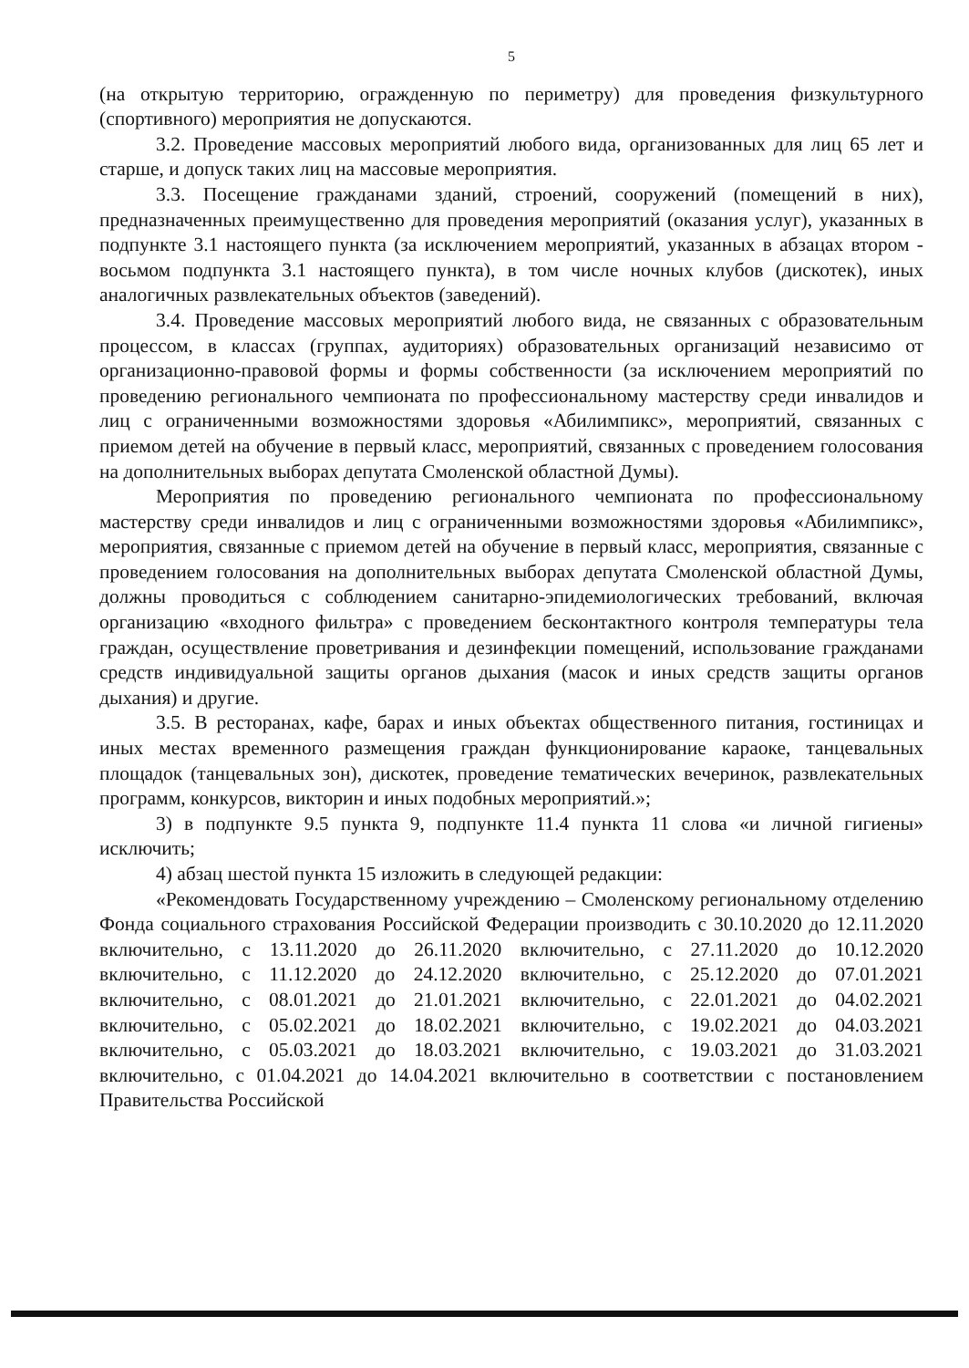5
(на открытую территорию, огражденную по периметру) для проведения физкультурного (спортивного) мероприятия не допускаются.
3.2. Проведение массовых мероприятий любого вида, организованных для лиц 65 лет и старше, и допуск таких лиц на массовые мероприятия.
3.3. Посещение гражданами зданий, строений, сооружений (помещений в них), предназначенных преимущественно для проведения мероприятий (оказания услуг), указанных в подпункте 3.1 настоящего пункта (за исключением мероприятий, указанных в абзацах втором - восьмом подпункта 3.1 настоящего пункта), в том числе ночных клубов (дискотек), иных аналогичных развлекательных объектов (заведений).
3.4. Проведение массовых мероприятий любого вида, не связанных с образовательным процессом, в классах (группах, аудиториях) образовательных организаций независимо от организационно-правовой формы и формы собственности (за исключением мероприятий по проведению регионального чемпионата по профессиональному мастерству среди инвалидов и лиц с ограниченными возможностями здоровья «Абилимпикс», мероприятий, связанных с приемом детей на обучение в первый класс, мероприятий, связанных с проведением голосования на дополнительных выборах депутата Смоленской областной Думы).
Мероприятия по проведению регионального чемпионата по профессиональному мастерству среди инвалидов и лиц с ограниченными возможностями здоровья «Абилимпикс», мероприятия, связанные с приемом детей на обучение в первый класс, мероприятия, связанные с проведением голосования на дополнительных выборах депутата Смоленской областной Думы, должны проводиться с соблюдением санитарно-эпидемиологических требований, включая организацию «входного фильтра» с проведением бесконтактного контроля температуры тела граждан, осуществление проветривания и дезинфекции помещений, использование гражданами средств индивидуальной защиты органов дыхания (масок и иных средств защиты органов дыхания) и другие.
3.5. В ресторанах, кафе, барах и иных объектах общественного питания, гостиницах и иных местах временного размещения граждан функционирование караоке, танцевальных площадок (танцевальных зон), дискотек, проведение тематических вечеринок, развлекательных программ, конкурсов, викторин и иных подобных мероприятий.»;
3) в подпункте 9.5 пункта 9, подпункте 11.4 пункта 11 слова «и личной гигиены» исключить;
4) абзац шестой пункта 15 изложить в следующей редакции:
«Рекомендовать Государственному учреждению – Смоленскому региональному отделению Фонда социального страхования Российской Федерации производить с 30.10.2020 до 12.11.2020 включительно, с 13.11.2020 до 26.11.2020 включительно, с 27.11.2020 до 10.12.2020 включительно, с 11.12.2020 до 24.12.2020 включительно, с 25.12.2020 до 07.01.2021 включительно, с 08.01.2021 до 21.01.2021 включительно, с 22.01.2021 до 04.02.2021 включительно, с 05.02.2021 до 18.02.2021 включительно, с 19.02.2021 до 04.03.2021 включительно, с 05.03.2021 до 18.03.2021 включительно, с 19.03.2021 до 31.03.2021 включительно, с 01.04.2021 до 14.04.2021 включительно в соответствии с постановлением Правительства Российской